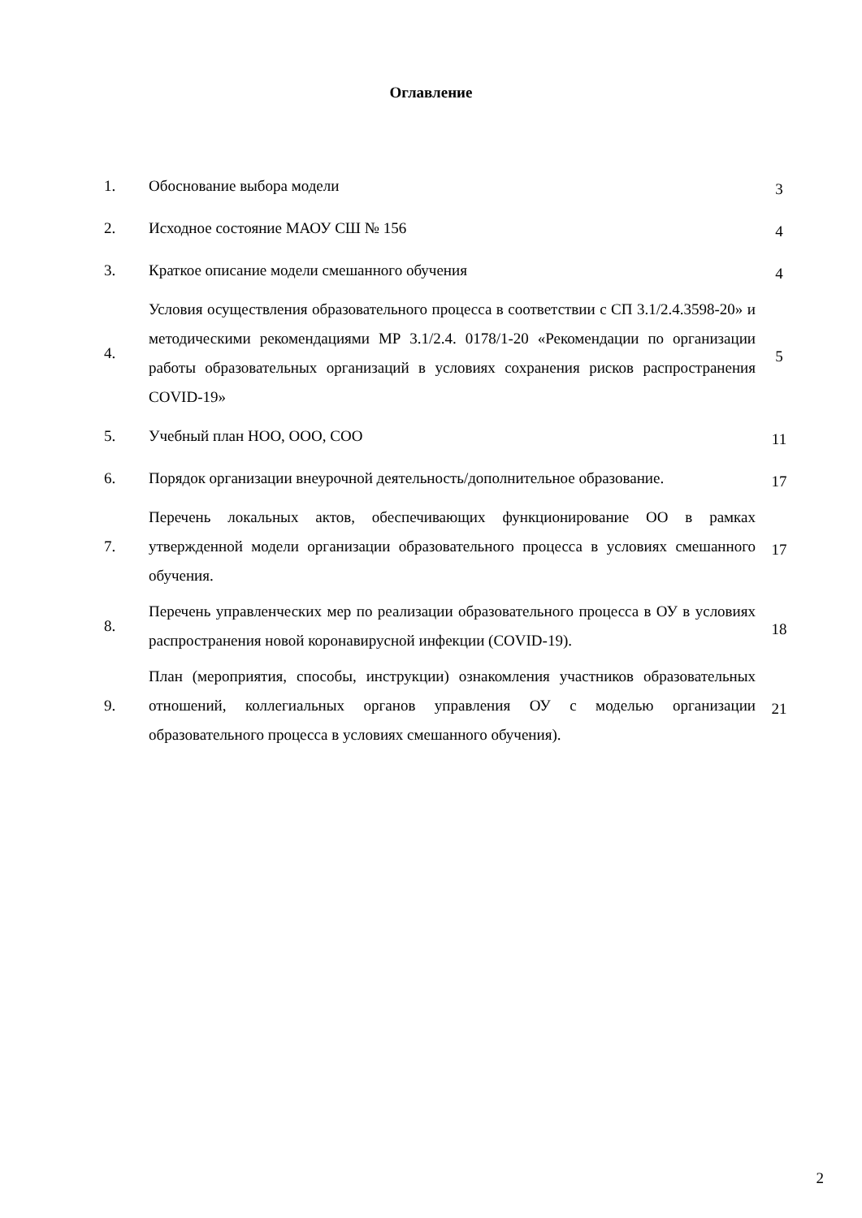Оглавление
| 1. | Обоснование выбора модели | 3 |
| 2. | Исходное состояние МАОУ СШ № 156 | 4 |
| 3. | Краткое описание модели смешанного обучения | 4 |
| 4. | Условия осуществления образовательного процесса в соответствии с СП 3.1/2.4.3598-20» и методическими рекомендациями МР 3.1/2.4. 0178/1-20 «Рекомендации по организации работы образовательных организаций в условиях сохранения рисков распространения COVID-19» | 5 |
| 5. | Учебный план НОО, ООО, СОО | 11 |
| 6. | Порядок организации внеурочной деятельность/дополнительное образование. | 17 |
| 7. | Перечень локальных актов, обеспечивающих функционирование ОО в рамках утвержденной модели организации образовательного процесса в условиях смешанного обучения. | 17 |
| 8. | Перечень управленческих мер по реализации образовательного процесса в ОУ в условиях распространения новой коронавирусной инфекции (COVID-19). | 18 |
| 9. | План (мероприятия, способы, инструкции) ознакомления участников образовательных отношений, коллегиальных органов управления ОУ с моделью организации образовательного процесса в условиях смешанного обучения). | 21 |
2